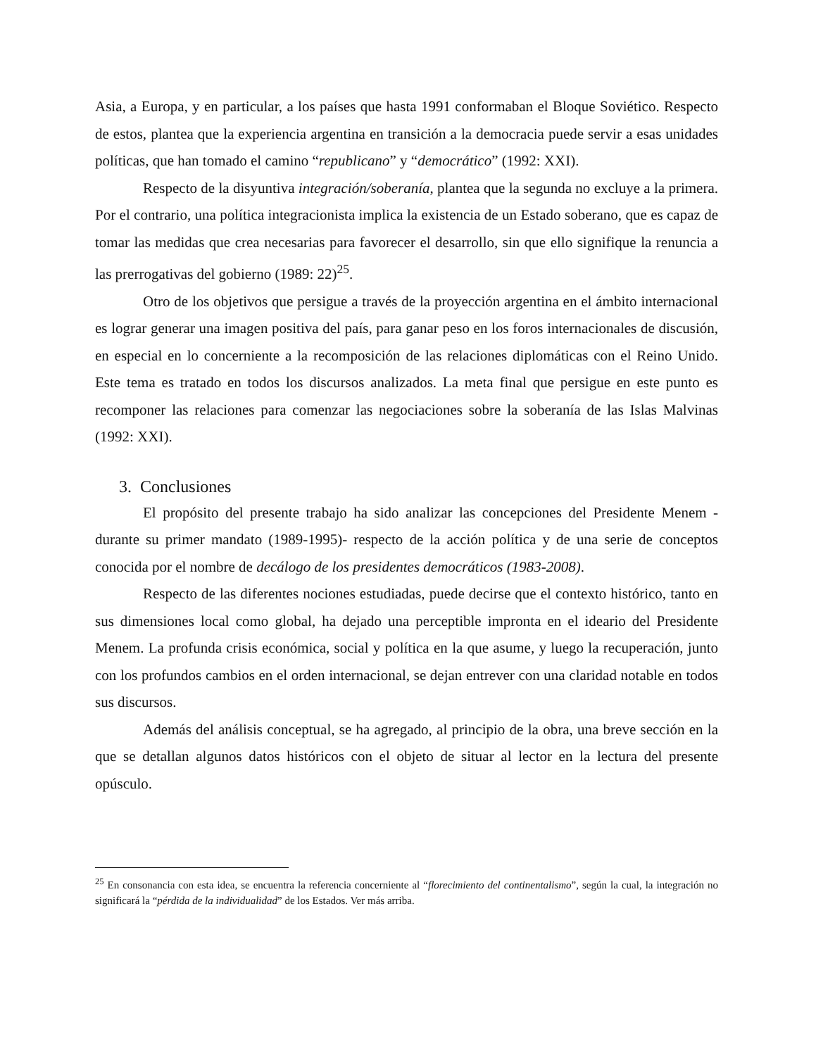Asia, a Europa, y en particular, a los países que hasta 1991 conformaban el Bloque Soviético. Respecto de estos, plantea que la experiencia argentina en transición a la democracia puede servir a esas unidades políticas, que han tomado el camino “republicano” y “democrático” (1992: XXI).
Respecto de la disyuntiva integración/soberanía, plantea que la segunda no excluye a la primera. Por el contrario, una política integracionista implica la existencia de un Estado soberano, que es capaz de tomar las medidas que crea necesarias para favorecer el desarrollo, sin que ello signifique la renuncia a las prerrogativas del gobierno (1989: 22)<sup>25</sup>.
Otro de los objetivos que persigue a través de la proyección argentina en el ámbito internacional es lograr generar una imagen positiva del país, para ganar peso en los foros internacionales de discusión, en especial en lo concerniente a la recomposición de las relaciones diplomáticas con el Reino Unido. Este tema es tratado en todos los discursos analizados. La meta final que persigue en este punto es recomponer las relaciones para comenzar las negociaciones sobre la soberanía de las Islas Malvinas (1992: XXI).
3. Conclusiones
El propósito del presente trabajo ha sido analizar las concepciones del Presidente Menem -durante su primer mandato (1989-1995)- respecto de la acción política y de una serie de conceptos conocida por el nombre de decálogo de los presidentes democráticos (1983-2008).
Respecto de las diferentes nociones estudiadas, puede decirse que el contexto histórico, tanto en sus dimensiones local como global, ha dejado una perceptible impronta en el ideario del Presidente Menem. La profunda crisis económica, social y política en la que asume, y luego la recuperación, junto con los profundos cambios en el orden internacional, se dejan entrever con una claridad notable en todos sus discursos.
Además del análisis conceptual, se ha agregado, al principio de la obra, una breve sección en la que se detallan algunos datos históricos con el objeto de situar al lector en la lectura del presente opúsculo.
<sup>25</sup> En consonancia con esta idea, se encuentra la referencia concerniente al “florecimiento del continentalismo”, según la cual, la integración no significará la “pérdida de la individualidad” de los Estados. Ver más arriba.